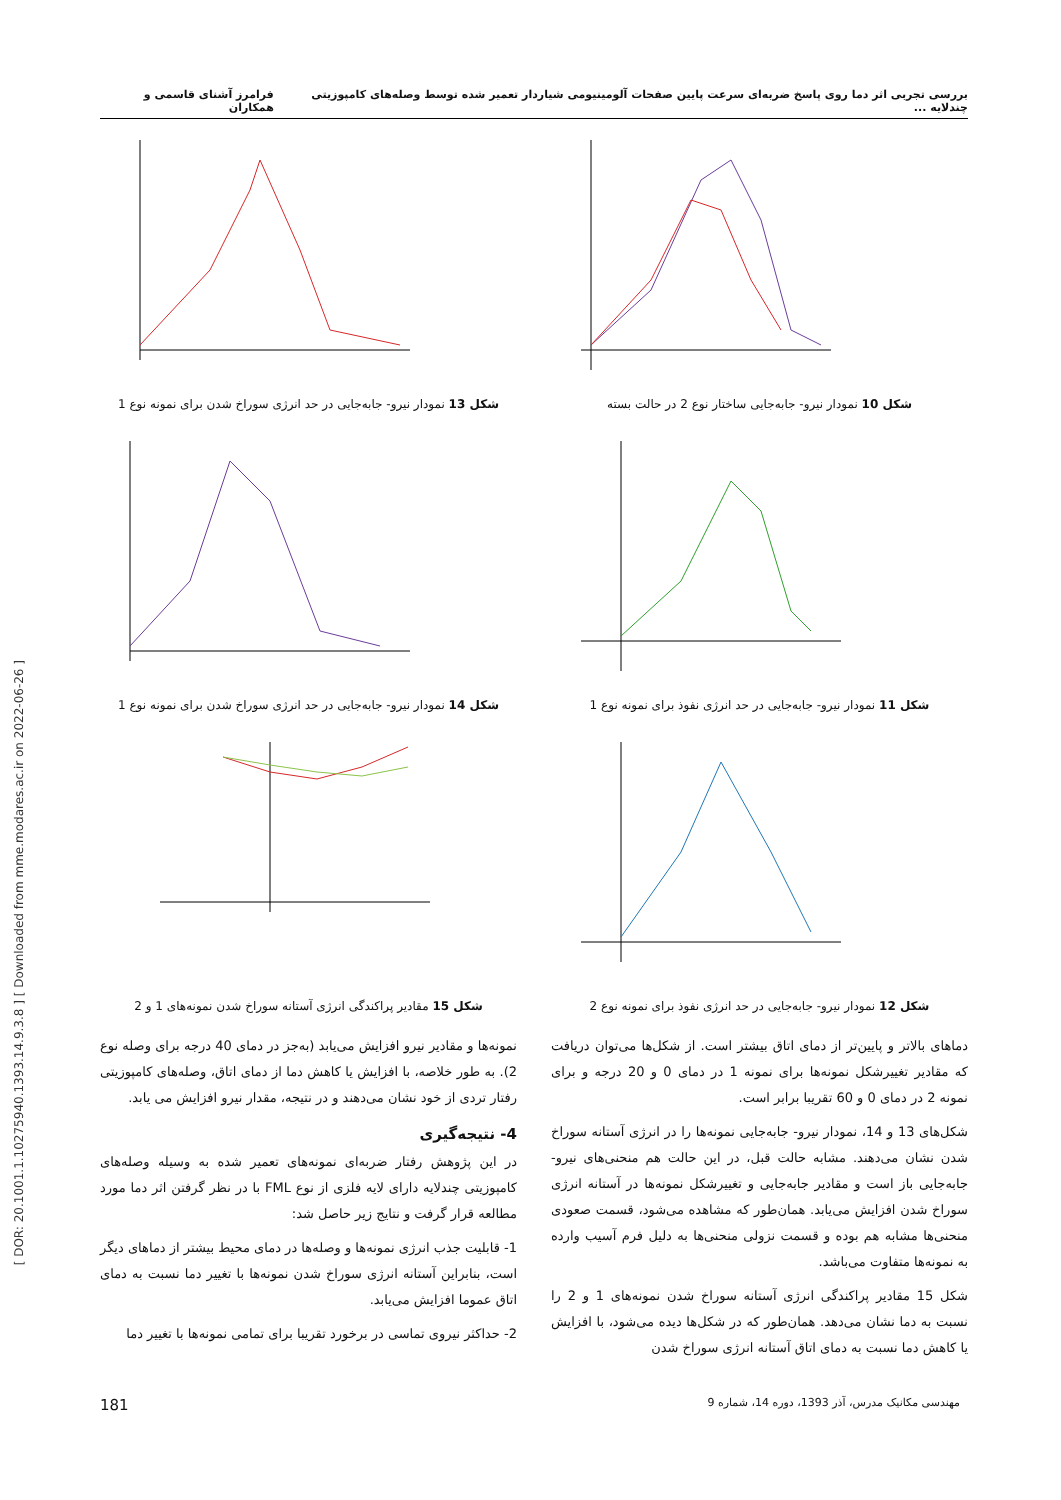بررسی تجربی اثر دما روی پاسخ ضربه‌ای سرعت پایین صفحات آلومینیومی شیاردار تعمیر شده توسط وصله‌های کامپوزیتی چندلایه ... فرامرز آشنای قاسمی و همکاران
[ DOR: 20.1001.1.10275940.1393.14.9.3.8 ] [ Downloaded from mme.modares.ac.ir on 2022-06-26 ]
شکل 10 نمودار نیرو- جابه‌جایی ساختار نوع 2 در حالت بسته
شکل 11 نمودار نیرو- جابه‌جایی در حد انرژی نفوذ برای نمونه نوع 1
شکل 12 نمودار نیرو- جابه‌جایی در حد انرژی نفوذ برای نمونه نوع 2
دماهای بالاتر و پایین‌تر از دمای اتاق بیشتر است. از شکل‌ها می‌توان دریافت که مقادیر تغییرشکل نمونه‌ها برای نمونه 1 در دمای 0 و 20 درجه و برای نمونه 2 در دمای 0 و 60 تقریبا برابر است.
شکل‌های 13 و 14، نمودار نیرو- جابه‌جایی نمونه‌ها را در انرژی آستانه سوراخ شدن نشان می‌دهند. مشابه حالت قبل، در این حالت هم منحنی‌های نیرو- جابه‌جایی باز است و مقادیر جابه‌جایی و تغییرشکل نمونه‌ها در آستانه انرژی سوراخ شدن افزایش می‌یابد. همان‌طور که مشاهده می‌شود، قسمت صعودی منحنی‌ها مشابه هم بوده و قسمت نزولی منحنی‌ها به دلیل فرم آسیب وارده به نمونه‌ها متفاوت می‌باشد.
شکل 15 مقادیر پراکندگی انرژی آستانه سوراخ شدن نمونه‌های 1 و 2 را نسبت به دما نشان می‌دهد. همان‌طور که در شکل‌ها دیده می‌شود، با افزایش یا کاهش دما نسبت به دمای اتاق آستانه انرژی سوراخ شدن
شکل 13 نمودار نیرو- جابه‌جایی در حد انرژی سوراخ شدن برای نمونه نوع 1
شکل 14 نمودار نیرو- جابه‌جایی در حد انرژی سوراخ شدن برای نمونه نوع 1
شکل 15 مقادیر پراکندگی انرژی آستانه سوراخ شدن نمونه‌های 1 و 2
نمونه‌ها و مقادیر نیرو افزایش می‌یابد (به‌جز در دمای 40 درجه برای وصله نوع 2). به طور خلاصه، با افزایش یا کاهش دما از دمای اتاق، وصله‌های کامپوزیتی رفتار تردی از خود نشان می‌دهند و در نتیجه، مقدار نیرو افزایش می یابد.
4- نتیجه‌گیری
در این پژوهش رفتار ضربه‌ای نمونه‌های تعمیر شده به وسیله وصله‌های کامپوزیتی چندلایه دارای لایه فلزی از نوع FML با در نظر گرفتن اثر دما مورد مطالعه قرار گرفت و نتایج زیر حاصل شد:
1- قابلیت جذب انرژی نمونه‌ها و وصله‌ها در دمای محیط بیشتر از دماهای دیگر است، بنابراین آستانه انرژی سوراخ شدن نمونه‌ها با تغییر دما نسبت به دمای اتاق عموما افزایش می‌یابد.
2- حداکثر نیروی تماسی در برخورد تقریبا برای تمامی نمونه‌ها با تغییر دما
181 مهندسی مکانیک مدرس، آذر 1393، دوره 14، شماره 9